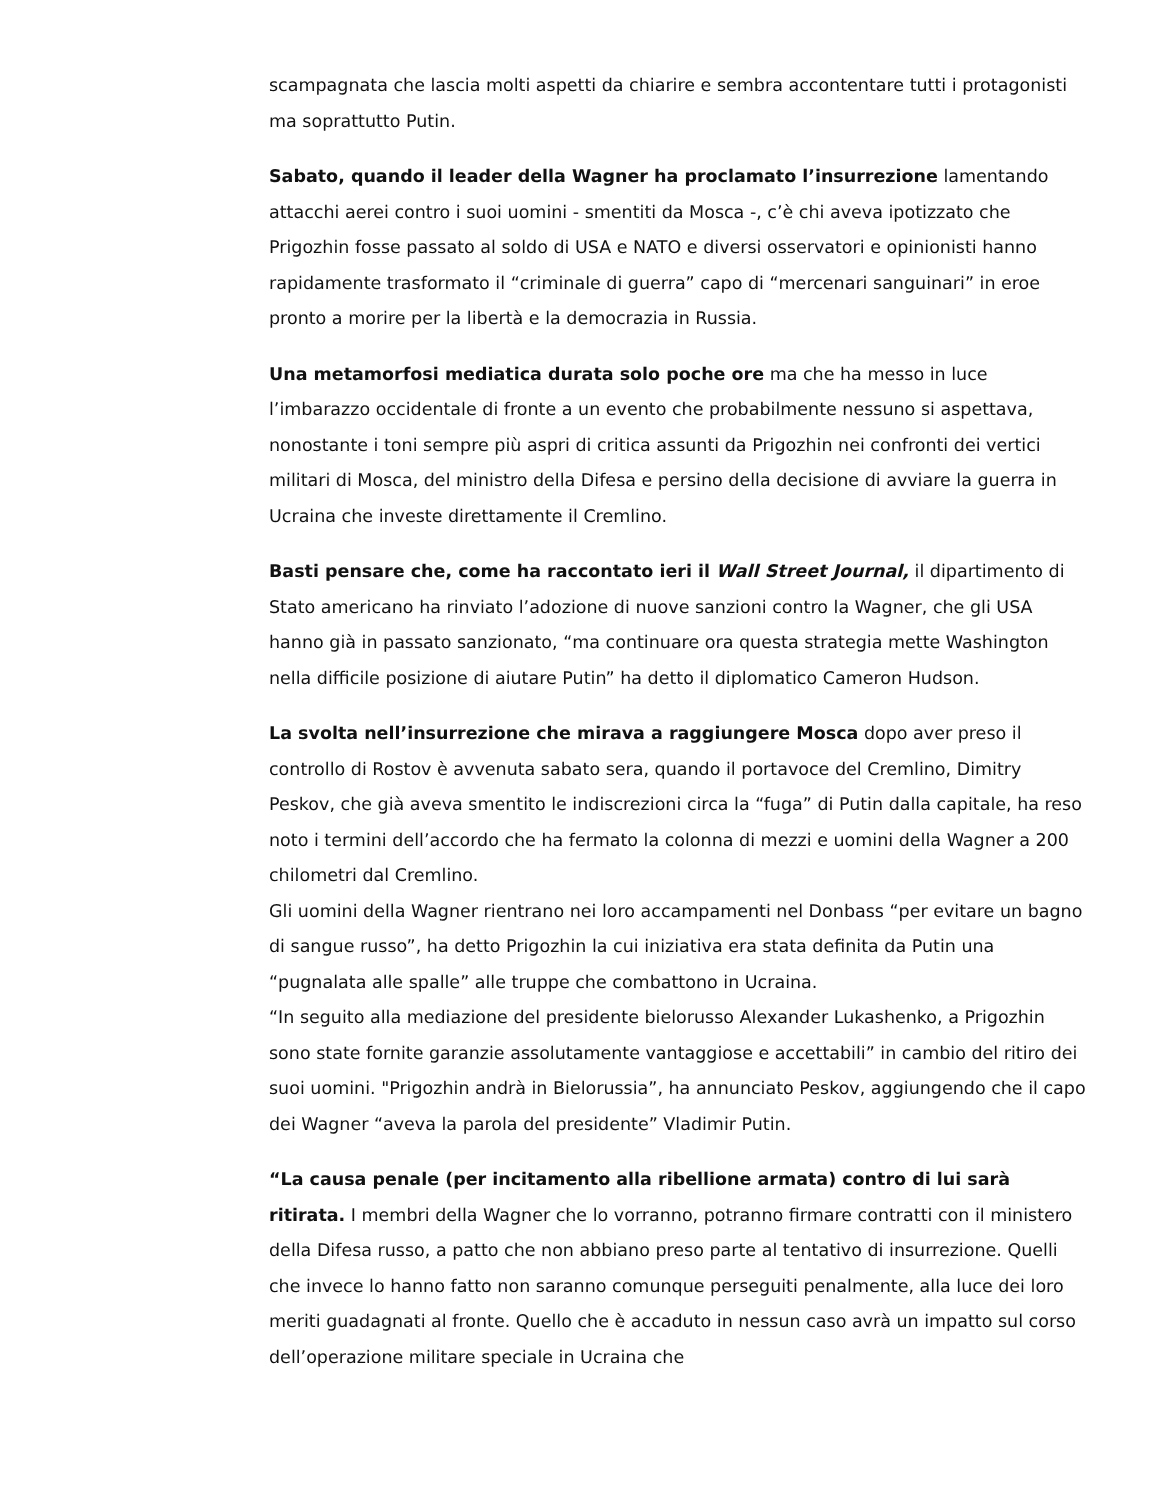scampagnata che lascia molti aspetti da chiarire e sembra accontentare tutti i protagonisti ma soprattutto Putin.
Sabato, quando il leader della Wagner ha proclamato l’insurrezione lamentando attacchi aerei contro i suoi uomini - smentiti da Mosca -, c’è chi aveva ipotizzato che Prigozhin fosse passato al soldo di USA e NATO e diversi osservatori e opinionisti hanno rapidamente trasformato il “criminale di guerra” capo di “mercenari sanguinari” in eroe pronto a morire per la libertà e la democrazia in Russia.
Una metamorfosi mediatica durata solo poche ore ma che ha messo in luce l’imbarazzo occidentale di fronte a un evento che probabilmente nessuno si aspettava, nonostante i toni sempre più aspri di critica assunti da Prigozhin nei confronti dei vertici militari di Mosca, del ministro della Difesa e persino della decisione di avviare la guerra in Ucraina che investe direttamente il Cremlino.
Basti pensare che, come ha raccontato ieri il Wall Street Journal, il dipartimento di Stato americano ha rinviato l’adozione di nuove sanzioni contro la Wagner, che gli USA hanno già in passato sanzionato, “ma continuare ora questa strategia mette Washington nella difficile posizione di aiutare Putin” ha detto il diplomatico Cameron Hudson.
La svolta nell’insurrezione che mirava a raggiungere Mosca dopo aver preso il controllo di Rostov è avvenuta sabato sera, quando il portavoce del Cremlino, Dimitry Peskov, che già aveva smentito le indiscrezioni circa la “fuga” di Putin dalla capitale, ha reso noto i termini dell’accordo che ha fermato la colonna di mezzi e uomini della Wagner a 200 chilometri dal Cremlino.
Gli uomini della Wagner rientrano nei loro accampamenti nel Donbass “per evitare un bagno di sangue russo”, ha detto Prigozhin la cui iniziativa era stata definita da Putin una “pugnalata alle spalle” alle truppe che combattono in Ucraina.
“In seguito alla mediazione del presidente bielorusso Alexander Lukashenko, a Prigozhin sono state fornite garanzie assolutamente vantaggiose e accettabili” in cambio del ritiro dei suoi uomini. "Prigozhin andrà in Bielorussia”, ha annunciato Peskov, aggiungendo che il capo dei Wagner “aveva la parola del presidente” Vladimir Putin.
“La causa penale (per incitamento alla ribellione armata) contro di lui sarà ritirata. I membri della Wagner che lo vorranno, potranno firmare contratti con il ministero della Difesa russo, a patto che non abbiano preso parte al tentativo di insurrezione. Quelli che invece lo hanno fatto non saranno comunque perseguiti penalmente, alla luce dei loro meriti guadagnati al fronte. Quello che è accaduto in nessun caso avrà un impatto sul corso dell’operazione militare speciale in Ucraina che